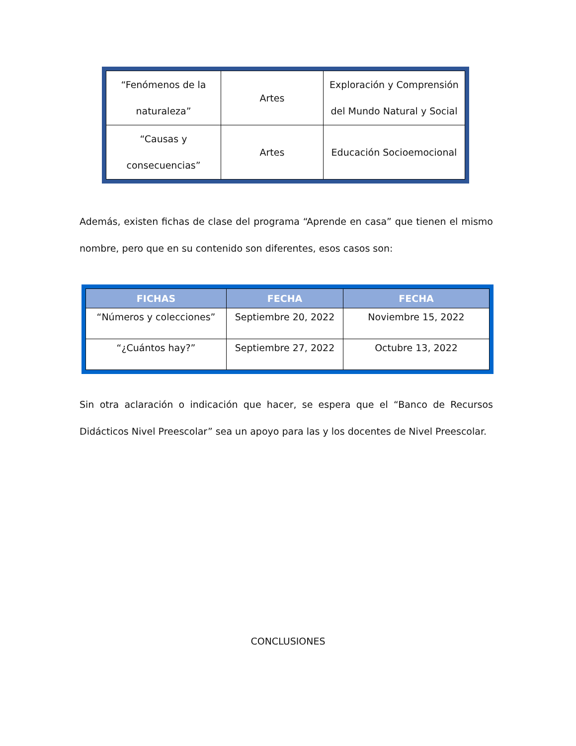| “Fenómenos de la naturaleza” | Artes | Exploración y Comprensión del Mundo Natural y Social |
| “Causas y consecuencias” | Artes | Educación Socioemocional |
Además, existen fichas de clase del programa “Aprende en casa” que tienen el mismo nombre, pero que en su contenido son diferentes, esos casos son:
| FICHAS | FECHA | FECHA |
| --- | --- | --- |
| “Números y colecciones” | Septiembre 20, 2022 | Noviembre 15, 2022 |
| “¿Cuántos hay?” | Septiembre 27, 2022 | Octubre 13, 2022 |
Sin otra aclaración o indicación que hacer, se espera que el “Banco de Recursos Didácticos Nivel Preescolar” sea un apoyo para las y los docentes de Nivel Preescolar.
CONCLUSIONES